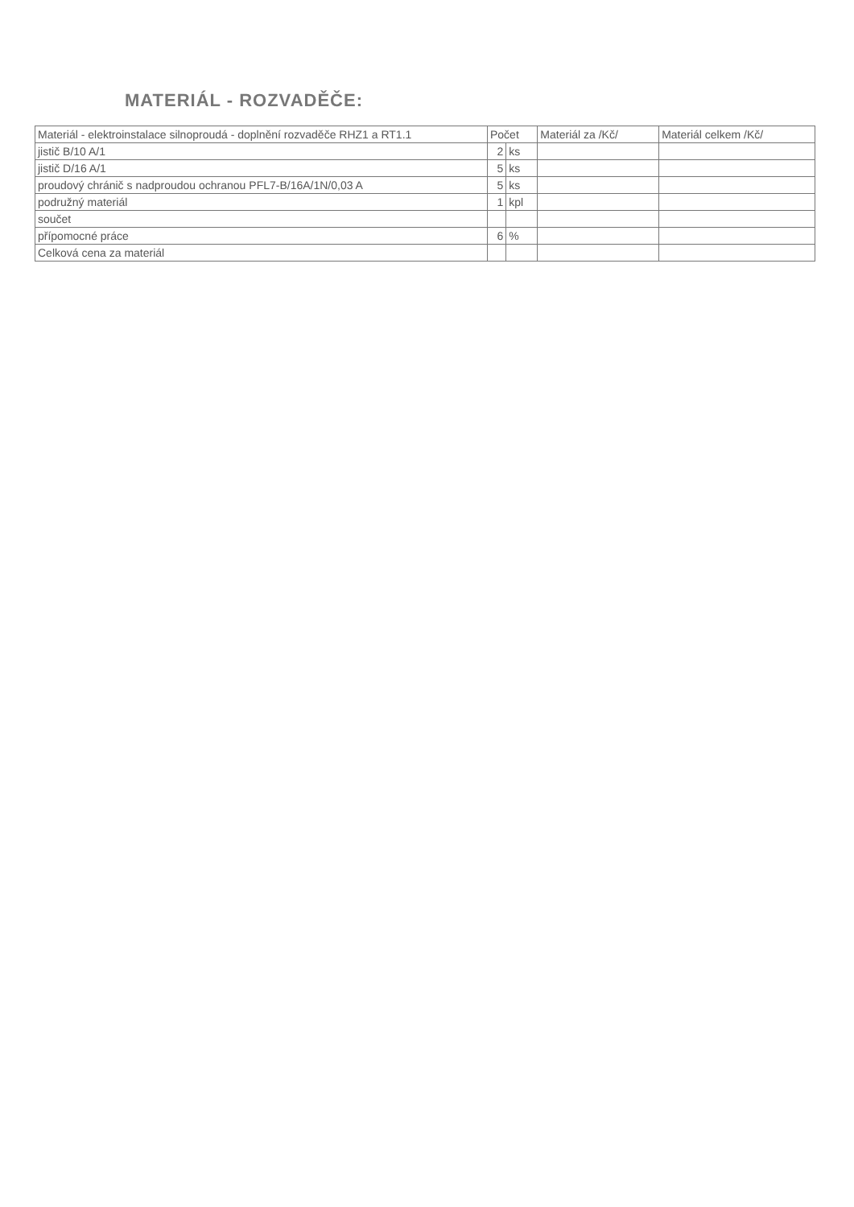MATERIÁL - ROZVADĚČE:
| Materiál - elektroinstalace silnoproudá - doplnění rozvaděče RHZ1 a RT1.1 | Počet | | Materiál za /Kč/ | Materiál celkem /Kč/ |
| --- | --- | --- | --- | --- |
| jistič B/10 A/1 | 2 | ks | | |
| jistič D/16 A/1 | 5 | ks | | |
| proudový chránič s nadproudou ochranou PFL7-B/16A/1N/0,03 A | 5 | ks | | |
| podružný materiál | 1 | kpl | | |
| součet | | | | |
| přípomocné práce | 6 | % | | |
| Celková cena za materiál | | | | |